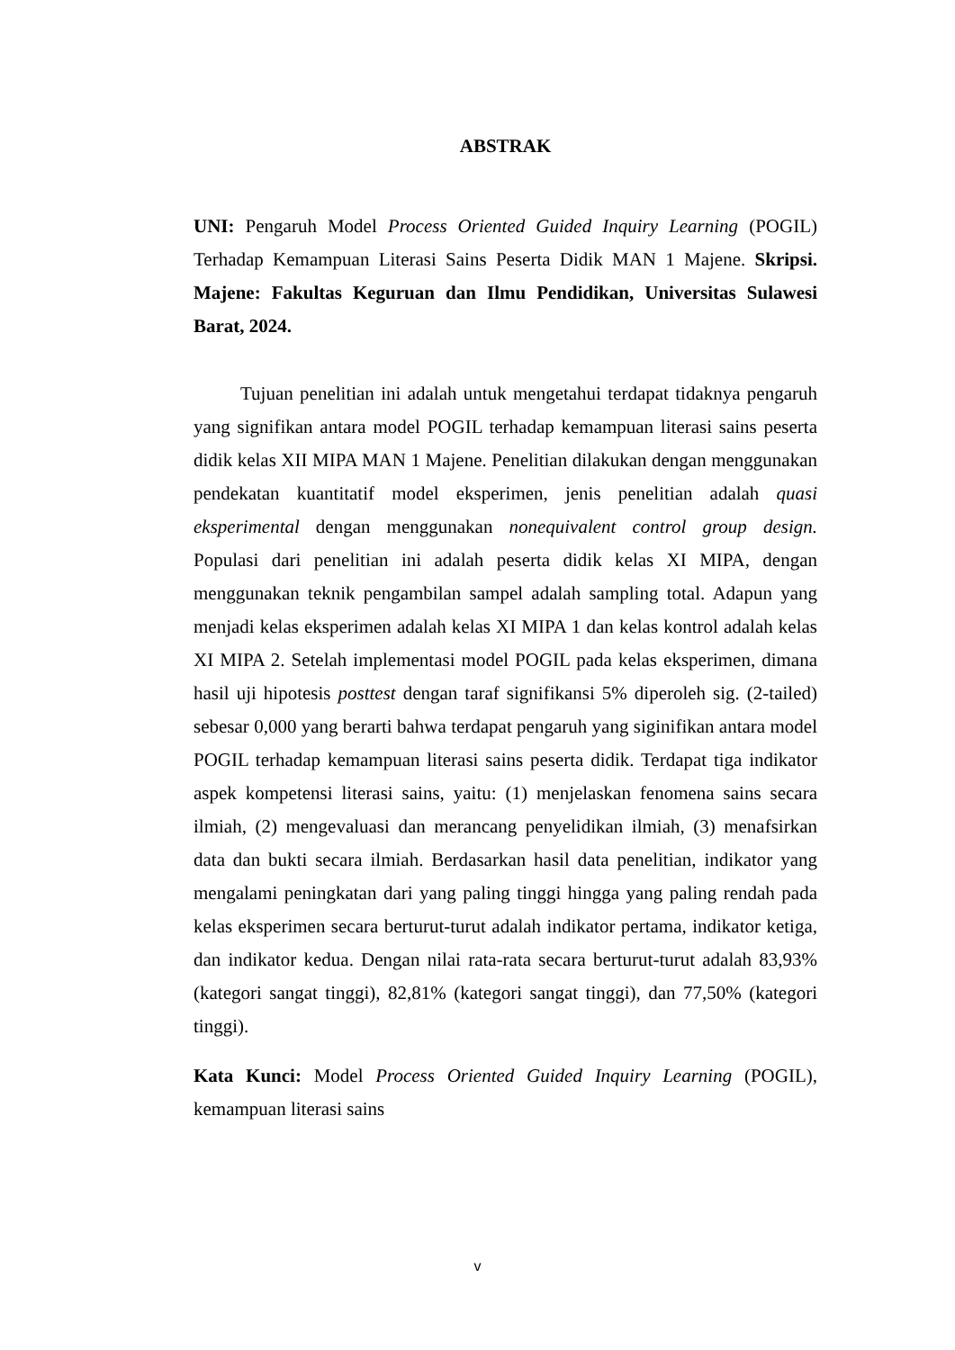ABSTRAK
UNI: Pengaruh Model Process Oriented Guided Inquiry Learning (POGIL) Terhadap Kemampuan Literasi Sains Peserta Didik MAN 1 Majene. Skripsi. Majene: Fakultas Keguruan dan Ilmu Pendidikan, Universitas Sulawesi Barat, 2024.
Tujuan penelitian ini adalah untuk mengetahui terdapat tidaknya pengaruh yang signifikan antara model POGIL terhadap kemampuan literasi sains peserta didik kelas XII MIPA MAN 1 Majene. Penelitian dilakukan dengan menggunakan pendekatan kuantitatif model eksperimen, jenis penelitian adalah quasi eksperimental dengan menggunakan nonequivalent control group design. Populasi dari penelitian ini adalah peserta didik kelas XI MIPA, dengan menggunakan teknik pengambilan sampel adalah sampling total. Adapun yang menjadi kelas eksperimen adalah kelas XI MIPA 1 dan kelas kontrol adalah kelas XI MIPA 2. Setelah implementasi model POGIL pada kelas eksperimen, dimana hasil uji hipotesis posttest dengan taraf signifikansi 5% diperoleh sig. (2-tailed) sebesar 0,000 yang berarti bahwa terdapat pengaruh yang siginifikan antara model POGIL terhadap kemampuan literasi sains peserta didik. Terdapat tiga indikator aspek kompetensi literasi sains, yaitu: (1) menjelaskan fenomena sains secara ilmiah, (2) mengevaluasi dan merancang penyelidikan ilmiah, (3) menafsirkan data dan bukti secara ilmiah. Berdasarkan hasil data penelitian, indikator yang mengalami peningkatan dari yang paling tinggi hingga yang paling rendah pada kelas eksperimen secara berturut-turut adalah indikator pertama, indikator ketiga, dan indikator kedua. Dengan nilai rata-rata secara berturut-turut adalah 83,93% (kategori sangat tinggi), 82,81% (kategori sangat tinggi), dan 77,50% (kategori tinggi).
Kata Kunci: Model Process Oriented Guided Inquiry Learning (POGIL), kemampuan literasi sains
v